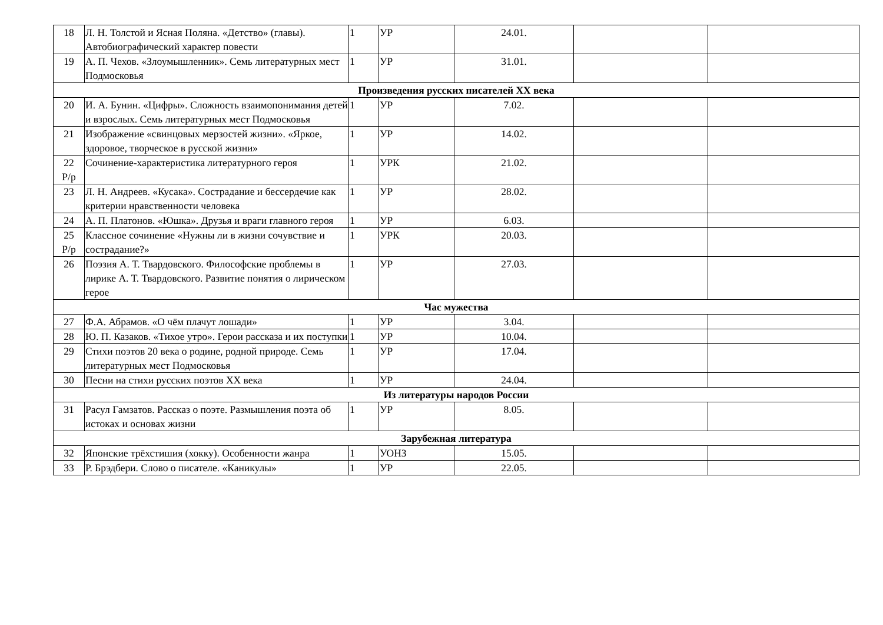| 18 | Л. Н. Толстой и Ясная Поляна. «Детство» (главы). Автобиографический характер повести | 1 | УР | 24.01. | | |
| 19 | А. П. Чехов. «Злоумышленник». Семь литературных мест Подмосковья | 1 | УР | 31.01. | | |
| Произведения русских писателей XX века | | | | | | |
| 20 | И. А. Бунин. «Цифры». Сложность взаимопонимания детей и взрослых. Семь литературных мест Подмосковья | 1 | УР | 7.02. | | |
| 21 | Изображение «свинцовых мерзостей жизни». «Яркое, здоровое, творческое в русской жизни» | 1 | УР | 14.02. | | |
| 22 Р/р | Сочинение-характеристика литературного героя | 1 | УРК | 21.02. | | |
| 23 | Л. Н. Андреев. «Кусака». Сострадание и бессердечие как критерии нравственности человека | 1 | УР | 28.02. | | |
| 24 | А. П. Платонов. «Юшка». Друзья и враги главного героя | 1 | УР | 6.03. | | |
| 25 Р/р | Классное сочинение «Нужны ли в жизни сочувствие и сострадание?» | 1 | УРК | 20.03. | | |
| 26 | Поэзия А. Т. Твардовского. Философские проблемы в лирике А. Т. Твардовского. Развитие понятия о лирическом герое | 1 | УР | 27.03. | | |
| Час мужества | | | | | | |
| 27 | Ф.А. Абрамов. «О чём плачут лошади» | 1 | УР | 3.04. | | |
| 28 | Ю. П. Казаков. «Тихое утро». Герои рассказа и их поступки | 1 | УР | 10.04. | | |
| 29 | Стихи поэтов 20 века о родине, родной природе. Семь литературных мест Подмосковья | 1 | УР | 17.04. | | |
| 30 | Песни на стихи русских поэтов XX века | 1 | УР | 24.04. | | |
| Из литературы народов России | | | | | | |
| 31 | Расул Гамзатов. Рассказ о поэте. Размышления поэта об истоках и основах жизни | 1 | УР | 8.05. | | |
| Зарубежная литература | | | | | | |
| 32 | Японские трёхстишия (хокку). Особенности жанра | 1 | УОНЗ | 15.05. | | |
| 33 | Р. Брэдбери. Слово о писателе. «Каникулы» | 1 | УР | 22.05. | | |